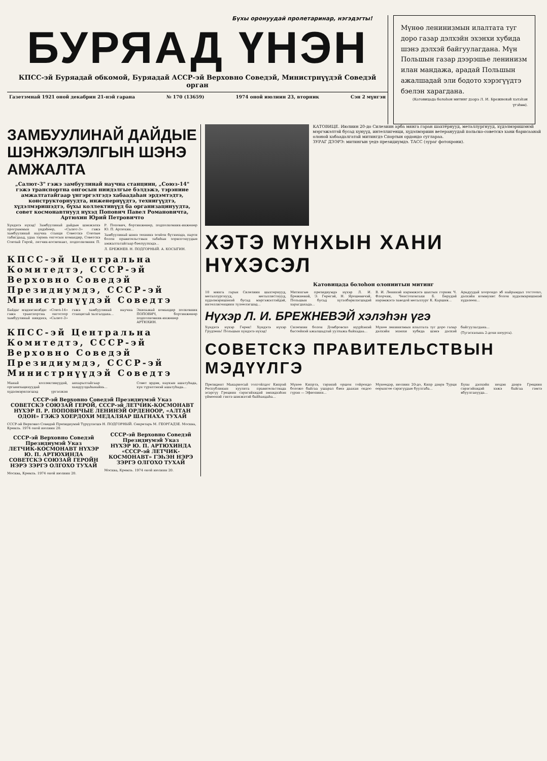Бүхы оронуудай пролетаринар, нэгэдэгты!
БУРЯАД ҮНЭН
КПСС-эй Буряадай обкомой, Буряадай АССР-эй Верховно Соведэй, Министрнүүдэй Соведэй орган
Газетэмнай 1921 оной декабрин 21-нэй гарана № 170 (13659) 1974 оной июлиин 23, вторник Сэн 2 мүнгэн
Мүнөө ленинизмын илалтата туг доро газар дэлхэйн эхэнхи хубида шэнэ дэлхэй байгуулагдана. Мүн Польшын газар дээрэшье ленинизм илан мандажа, арадай Польшын ажалшадай эли бодото хэрэгүүдтэ бэелэн харагдана.
(Катовицада болоһон митинг дээрэ Л. И. Брежневэй хэлэһэн үгэһөө).
ЗАМБУУЛИНАЙ ДАЙДЫЕ ШЭНЖЭЛЭЛГЫН ШЭНЭ АМЖАЛТА
„Салют-3" гэжэ замбуулинай научна станциин, „Союз-14" гэжэ транспортна онгосын ниидэлгые бэлдэжэ, тэрэниие амжалтатайгаар үнгэргэлгэдэ хабаадаһан эрдэмтэдтэ, конструкторнуудта, инженернүүдтэ, техни­гүүдтэ, хүдэлмэришэдтэ, бүхы коллективүүд ба организацинуудта, совет космонавтнууд нүхэд Попович Павел Романовичта, Артюхин Юрий Петровичто
Хүндэтэ нүхэд! Замбуулинай дайдые шэнжэлхэ программын үндэһөөр, «Салют-3» гэжэ замбуулинай научна станци Советскэ Союзые табигдаад, удаа тэрэнь онгосын командир, Советскэ Союзай Герой, летчик-космонавт, подполковник П. Р. Попович, бортинженер, подполковник-инженер Ю. П. Артюхин...
Замбуулинай шэнэ техникэ зохёон бүтээхэдэ, парти болон правительствын табиһан зорилгонуудые амжалтатайгаар бэелүүлхэдэ...
Л. БРЕЖНЕВ. Н. ПОДГОРНЫЙ. А. КОСЫГИН.
КПСС-эй Центральна Комитедтэ, СССР-эй Верховно Соведэй Президиумдэ, СССР-эй Министрнүүдэй Соведтэ
Байдаг мэдээсэнэбди: «Союз-14» гэжэ транспортна онгосоор замбуулинай ниидэхэ, «Салют-3» гэжэ замбуулинай научна станцитай залгалдаха...
Экипажай командир полковник ПОПОВИЧ, бортинженер подполковник-инженер АРТЮХИН.
КПСС-эй Центральна Комитедтэ, СССР-эй Верховно Соведэй Президиумдэ, СССР-эй Министрнүүдэй Соведтэ
Манай коллективүүдэй, организацинуудай хүдэлмэрилэгшэд үргэлжэн анхаралтайгаар хандуулдаһанайнь...
Совет эрдэм, наукын ашатуһада, хүн түрэлтэнэй ашатуһада...
СССР-эй Верховно Соведэй Президиумэй Указ
СОВЕТСКЭ СОЮЗАЙ ГЕРОЙ, СССР-эй ЛЕТЧИК-КОСМОНАВТ НҮХЭР П. Р. ПОПОВИЧЫЕ ЛЕНИНЭЙ ОРДЕНООР, «АЛТАН ОДОН» ГЭЖЭ ХОЕРДОХИ МЕДАЛЯАР ШАГНАХА ТУХАЙ
СССР-эй Верховно Соведэй Президиумэй Түрүүлэгшэ Н. ПОДГОРНЫЙ. Секретарь М. ГЕОРГАДЗЕ. Москва, Кремль. 1974 оной июлиин 20.
СССР-эй Верховно Соведэй Президиумэй Указ
ЛЕТЧИК-КОСМОНАВТ НҮХЭР Ю. П. АРТЮХИНДА СОВЕТСКЭ СОЮЗАЙ ГЕРОЙН НЭРЭ ЗЭРГЭ ОЛГОХО ТУХАЙ
Москва, Кремль. 1974 оной июлиин 20.
СССР-эй Верховно Соведэй Президиумэй Указ
НҮХЭР Ю. П. АРТЮХИНДА «СССР-эй ЛЕТЧИК-КОСМОНАВТ» ГЭҺЭН НЭРЭ ЗЭРГЭ ОЛГОХО ТУХАЙ
Москва, Кремль. 1974 оной июлиин 20.
КАТОВИЦЕ. Июлиин 20-до Силезиин арба мянга гаран шахтёрнууд, металлургнууд, хүдэлмэришэнэй мэргэжэлтэй бусад хүнүүд, интеллигенци, хүдэлмэриин ветерануудай польско-советскэ хани барисаанай олоной хабаадалгатай митингдэ Спортын ордондо суглараа.
ЗУРАГ ДЭЭРЭ: митингын үедэ президиумдэ. ТАСС (зураг фотохрони).
ХЭТЭ МҮНХЫН ХАНИ НҮХЭСЭЛ
Катовицада болоһон олониитын митинг
10 мянга гаран Силезиин шахтернууд, металлургнууд, металлистнууд, хүдэлмэришэнэй бусад мэргэжэлтэй­дэй, интеллигенциин түлөөлэгшэд...
Митингые президиумдэ нүхэр Л. И. Брежневэй, Э. Герегэй, Н. Ярошевичэй, Польшын бусад хүтэлбэрилэгшэдэй харагдахада...
В. И. Ленинэй нэрэмжэтэ шахтын горняк Ч. Флорчик, Ченстоховтахи Б. Берудэй нэрэмжэтэ заводой металлург К. Каршня...
Арадуудай хоорондо эб найрамдал тогтоохо, дэлхэйн коммунис болон хүдэлмэришэнэй хүдэлөөн...
Нүхэр Л. И. БРЕЖНЕВЭЙ хэлэһэн үгэ
Хүндэтэ нүхэр Герек! Хүндэтэ нүхэр Грудзень! Польшын хүндэтэ нүхэд!
Силезиин болон Домбровско нүүрһэнэй бассейнэй ажалшадтай уулзажа байхадаа...
Мүнөө ленинизмын илалтата туг доро газар дэлхэйн эхэнхи хубида шэнэ дэлхэй байгуулагдана...
(Түгэсхэлынь 2-дохи нюурта).
СОВЕТСКЭ ПРАВИТЕЛЬСТВЫН МЭДҮҮЛГЭ
Президент Макариосай толгойлдог Кипрэй Республикын хуулита правительствада эсэргүү Грециин сэрэгэйхидэй эмхидхэһэн үймөөнэй гэнтэ шэнжэтэй байһандаһа...
Мүнөө Кипртэ, тэрэнэй оршон тойрондо боложо байгаа ушарал бэеэ даахан ондоо гүрэн — Эфиопиин...
Мүнөөдэр, июлиин 20-до, Кипр дээрэ Турци өөрынгөө сэрэгүүдые буулгаба...
Бүхы дэлхэйн нюдэн дээрэ Грециин сэрэгэйхидэй хэжэ байгаа гэмтэ ябуулганууда...